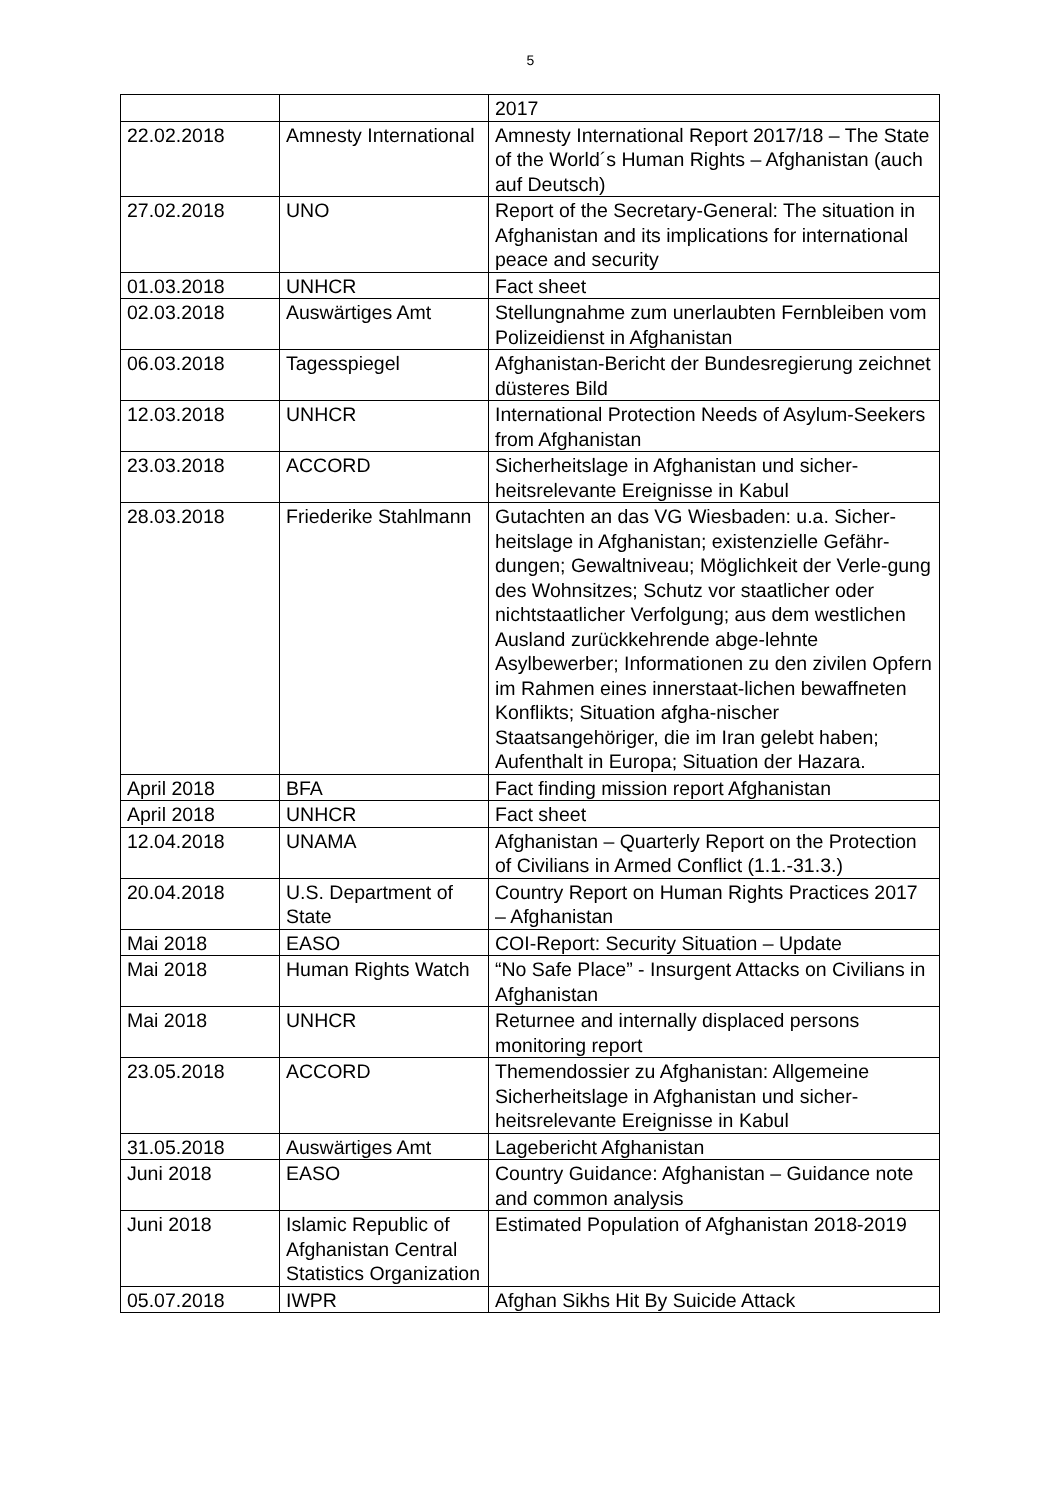5
| | | 2017 |
| 22.02.2018 | Amnesty International | Amnesty International Report 2017/18 – The State of the World´s Human Rights – Afghanistan (auch auf Deutsch) |
| 27.02.2018 | UNO | Report of the Secretary-General: The situation in Afghanistan and its implications for international peace and security |
| 01.03.2018 | UNHCR | Fact sheet |
| 02.03.2018 | Auswärtiges Amt | Stellungnahme zum unerlaubten Fernbleiben vom Polizeidienst in Afghanistan |
| 06.03.2018 | Tagesspiegel | Afghanistan-Bericht der Bundesregierung zeichnet düsteres Bild |
| 12.03.2018 | UNHCR | International Protection Needs of Asylum-Seekers from Afghanistan |
| 23.03.2018 | ACCORD | Sicherheitslage in Afghanistan und sicher-heitsrelevante Ereignisse in Kabul |
| 28.03.2018 | Friederike Stahlmann | Gutachten an das VG Wiesbaden: u.a. Sicher-heitslage in Afghanistan; existenzielle Gefähr-dungen; Gewaltniveau; Möglichkeit der Verle-gung des Wohnsitzes; Schutz vor staatlicher oder nichtstaatlicher Verfolgung; aus dem westlichen Ausland zurückkehrende abge-lehnte Asylbewerber; Informationen zu den zivilen Opfern im Rahmen eines innerstaat-lichen bewaffneten Konflikts; Situation afgha-nischer Staatsangehöriger, die im Iran gelebt haben; Aufenthalt in Europa; Situation der Hazara. |
| April 2018 | BFA | Fact finding mission report Afghanistan |
| April 2018 | UNHCR | Fact sheet |
| 12.04.2018 | UNAMA | Afghanistan – Quarterly Report on the Protection of Civilians in Armed Conflict (1.1.-31.3.) |
| 20.04.2018 | U.S. Department of State | Country Report on Human Rights Practices 2017 – Afghanistan |
| Mai 2018 | EASO | COI-Report: Security Situation – Update |
| Mai 2018 | Human Rights Watch | “No Safe Place” - Insurgent Attacks on Civilians in Afghanistan |
| Mai 2018 | UNHCR | Returnee and internally displaced persons monitoring report |
| 23.05.2018 | ACCORD | Themendossier zu Afghanistan: Allgemeine Sicherheitslage in Afghanistan und sicher-heitsrelevante Ereignisse in Kabul |
| 31.05.2018 | Auswärtiges Amt | Lagebericht Afghanistan |
| Juni 2018 | EASO | Country Guidance: Afghanistan – Guidance note and common analysis |
| Juni 2018 | Islamic Republic of Afghanistan Central Statistics Organization | Estimated Population of Afghanistan 2018-2019 |
| 05.07.2018 | IWPR | Afghan Sikhs Hit By Suicide Attack |